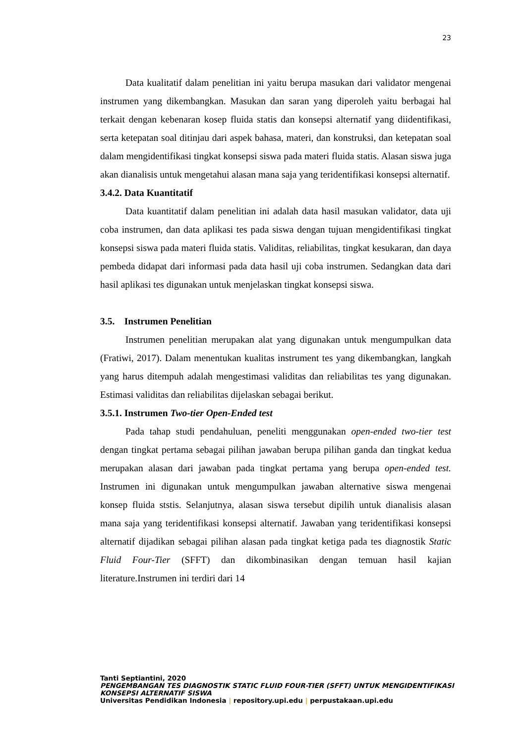23
Data kualitatif dalam penelitian ini yaitu berupa masukan dari validator mengenai instrumen yang dikembangkan. Masukan dan saran yang diperoleh yaitu berbagai hal terkait dengan kebenaran kosep fluida statis dan konsepsi alternatif yang diidentifikasi, serta ketepatan soal ditinjau dari aspek bahasa, materi, dan konstruksi, dan ketepatan soal dalam mengidentifikasi tingkat konsepsi siswa pada materi fluida statis. Alasan siswa juga akan dianalisis untuk mengetahui alasan mana saja yang teridentifikasi konsepsi alternatif.
3.4.2. Data Kuantitatif
Data kuantitatif dalam penelitian ini adalah data hasil masukan validator, data uji coba instrumen, dan data aplikasi tes pada siswa dengan tujuan mengidentifikasi tingkat konsepsi siswa pada materi fluida statis. Validitas, reliabilitas, tingkat kesukaran, dan daya pembeda didapat dari informasi pada data hasil uji coba instrumen. Sedangkan data dari hasil aplikasi tes digunakan untuk menjelaskan tingkat konsepsi siswa.
3.5. Instrumen Penelitian
Instrumen penelitian merupakan alat yang digunakan untuk mengumpulkan data (Fratiwi, 2017). Dalam menentukan kualitas instrument tes yang dikembangkan, langkah yang harus ditempuh adalah mengestimasi validitas dan reliabilitas tes yang digunakan. Estimasi validitas dan reliabilitas dijelaskan sebagai berikut.
3.5.1. Instrumen Two-tier Open-Ended test
Pada tahap studi pendahuluan, peneliti menggunakan open-ended two-tier test dengan tingkat pertama sebagai pilihan jawaban berupa pilihan ganda dan tingkat kedua merupakan alasan dari jawaban pada tingkat pertama yang berupa open-ended test. Instrumen ini digunakan untuk mengumpulkan jawaban alternative siswa mengenai konsep fluida ststis. Selanjutnya, alasan siswa tersebut dipilih untuk dianalisis alasan mana saja yang teridentifikasi konsepsi alternatif. Jawaban yang teridentifikasi konsepsi alternatif dijadikan sebagai pilihan alasan pada tingkat ketiga pada tes diagnostik Static Fluid Four-Tier (SFFT) dan dikombinasikan dengan temuan hasil kajian literature.Instrumen ini terdiri dari 14
Tanti Septiantini, 2020
PENGEMBANGAN TES DIAGNOSTIK STATIC FLUID FOUR-TIER (SFFT) UNTUK MENGIDENTIFIKASI KONSEPSI ALTERNATIF SISWA
Universitas Pendidikan Indonesia | repository.upi.edu | perpustakaan.upi.edu